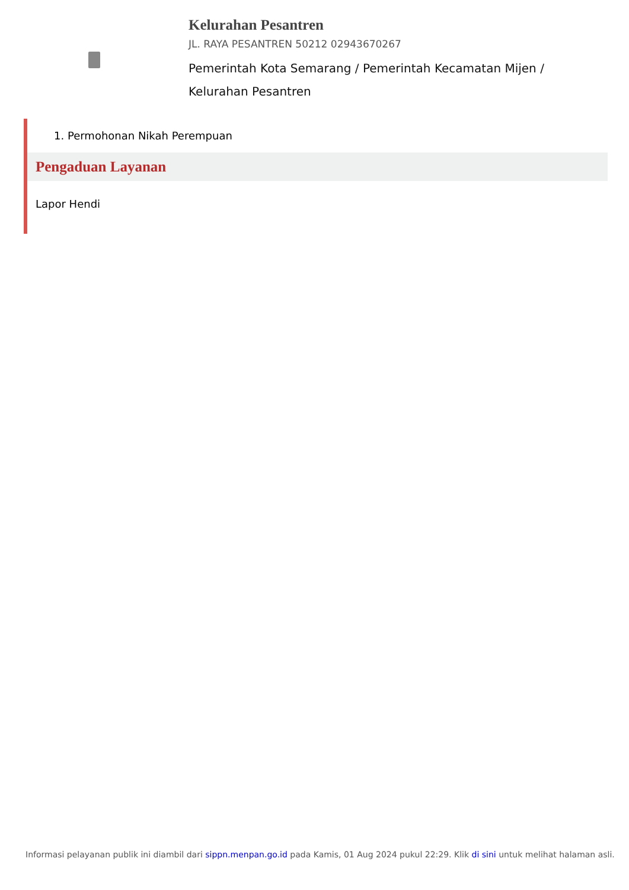Kelurahan Pesantren
JL. RAYA PESANTREN 50212 02943670267
Pemerintah Kota Semarang / Pemerintah Kecamatan Mijen / Kelurahan Pesantren
1. Permohonan Nikah Perempuan
Pengaduan Layanan
Lapor Hendi
Informasi pelayanan publik ini diambil dari sippn.menpan.go.id pada Kamis, 01 Aug 2024 pukul 22:29. Klik di sini untuk melihat halaman asli.